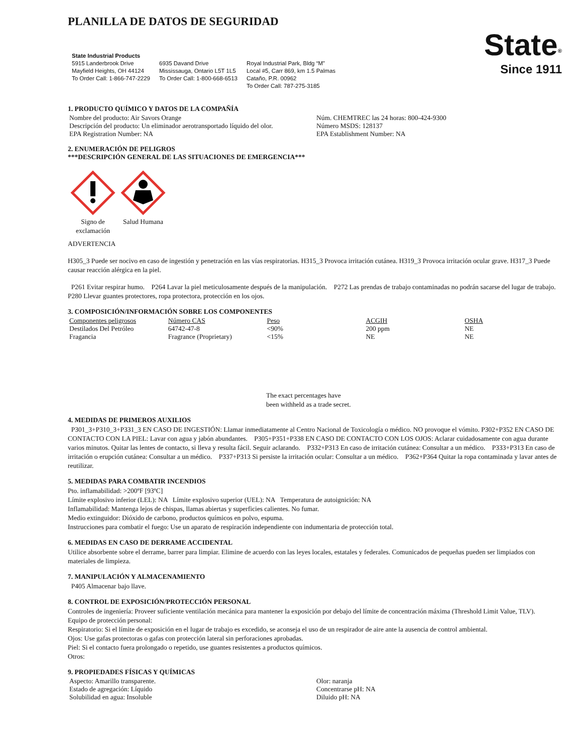PLANILLA DE DATOS DE SEGURIDAD
State Industrial Products
5915 Landerbrook Drive
Mayfield Heights, OH 44124
To Order Call: 1-866-747-2229
6935 Davand Drive
Mississauga, Ontario L5T 1L5
To Order Call: 1-800-668-6513
Royal Industrial Park, Bldg “M”
Local #5, Carr 869, km 1.5 Palmas
Cataño, P.R. 00962
To Order Call: 787-275-3185
State<sup>®</sup>
Since 1911
1. PRODUCTO QUÍMICO Y DATOS DE LA COMPAÑÍA
Nombre del producto: Air Savors Orange
Descripción del producto: Un eliminador aerotransportado líquido del olor.
EPA Registration Number: NA
Núm. CHEMTREC las 24 horas: 800-424-9300
Número MSDS: 128137
EPA Establishment Number: NA
2. ENUMERACIÓN DE PELIGROS
***DESCRIPCIÓN GENERAL DE LAS SITUACIONES DE EMERGENCIA***
Signo de exclamación
Salud Humana
ADVERTENCIA
H305_3 Puede ser nocivo en caso de ingestión y penetración en las vías respiratorias. H315_3 Provoca irritación cutánea. H319_3 Provoca irritación ocular grave. H317_3 Puede causar reacción alérgica en la piel.
P261 Evitar respirar humo. P264 Lavar la piel meticulosamente después de la manipulación. P272 Las prendas de trabajo contaminadas no podrán sacarse del lugar de trabajo. P280 Llevar guantes protectores, ropa protectora, protección en los ojos.
3. COMPOSICIÓN/INFORMACIÓN SOBRE LOS COMPONENTES
| Componentes peligrosos | Número CAS | Peso | ACGIH | OSHA |
| --- | --- | --- | --- | --- |
| Destilados Del Petróleo | 64742-47-8 | <90% | 200 ppm | NE |
| Fragancia | Fragrance (Proprietary) | <15% | NE | NE |
The exact percentages have
been withheld as a trade secret.
4. MEDIDAS DE PRIMEROS AUXILIOS
P301_3+P310_3+P331_3 EN CASO DE INGESTIÓN: Llamar inmediatamente al Centro Nacional de Toxicología o médico. NO provoque el vómito. P302+P352 EN CASO DE CONTACTO CON LA PIEL: Lavar con agua y jabón abundantes. P305+P351+P338 EN CASO DE CONTACTO CON LOS OJOS: Aclarar cuidadosamente con agua durante varios minutos. Quitar las lentes de contacto, si lleva y resulta fácil. Seguir aclarando. P332+P313 En caso de irritación cutánea: Consultar a un médico. P333+P313 En caso de irritación o erupción cutánea: Consultar a un médico. P337+P313 Si persiste la irritación ocular: Consultar a un médico. P362+P364 Quitar la ropa contaminada y lavar antes de reutilizar.
5. MEDIDAS PARA COMBATIR INCENDIOS
Pto. inflamabilidad: >200ºF [93ºC]
Límite explosivo inferior (LEL): NA Límite explosivo superior (UEL): NA Temperatura de autoignición: NA
Inflamabilidad: Mantenga lejos de chispas, llamas abiertas y superficies calientes. No fumar.
Medio extinguidor: Dióxido de carbono, productos químicos en polvo, espuma.
Instrucciones para combatir el fuego: Use un aparato de respiración independiente con indumentaria de protección total.
6. MEDIDAS EN CASO DE DERRAME ACCIDENTAL
Utilice absorbente sobre el derrame, barrer para limpiar. Elimine de acuerdo con las leyes locales, estatales y federales. Comunicados de pequeñas pueden ser limpiados con materiales de limpieza.
7. MANIPULACIÓN Y ALMACENAMIENTO
P405 Almacenar bajo llave.
8. CONTROL DE EXPOSICIÓN/PROTECCIÓN PERSONAL
Controles de ingeniería: Proveer suficiente ventilación mecánica para mantener la exposición por debajo del límite de concentración máxima (Threshold Limit Value, TLV).
Equipo de protección personal:
Respiratorio: Si el límite de exposición en el lugar de trabajo es excedido, se aconseja el uso de un respirador de aire ante la ausencia de control ambiental.
Ojos: Use gafas protectoras o gafas con protección lateral sin perforaciones aprobadas.
Piel: Si el contacto fuera prolongado o repetido, use guantes resistentes a productos químicos.
Otros:
9. PROPIEDADES FÍSICAS Y QUÍMICAS
Aspecto: Amarillo transparente.
Estado de agregación: Líquido
Solubilidad en agua: Insoluble
Olor: naranja
Concentrarse pH: NA
Diluido pH: NA